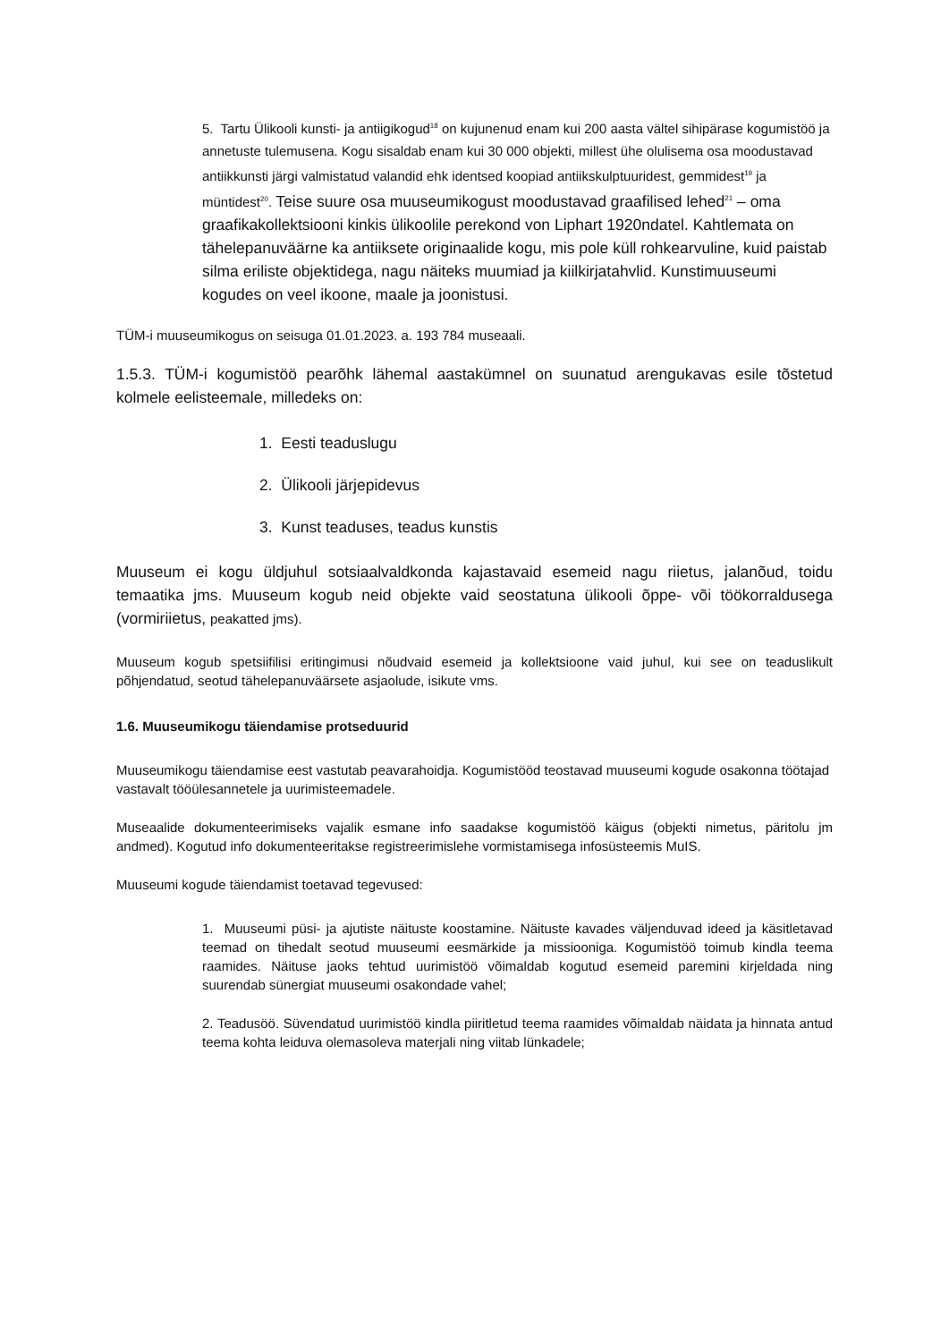5. Tartu Ülikooli kunsti- ja antiigikogud<sup>18</sup> on kujunenud enam kui 200 aasta vältel sihipärase kogumistöö ja annetuste tulemusena. Kogu sisaldab enam kui 30 000 objekti, millest ühe olulisema osa moodustavad antiikkunsti järgi valmistatud valandid ehk identsed koopiad antiikskulptuuridest, gemmidest<sup>19</sup> ja müntidest<sup>20</sup>. Teise suure osa muuseumikogust moodustavad graafilised lehed<sup>21</sup> – oma graafikakollektsiooni kinkis ülikoolile perekond von Liphart 1920ndatel. Kahtlemata on tähelepanuväärne ka antiiksete originaalide kogu, mis pole küll rohkearvuline, kuid paistab silma eriliste objektidega, nagu näiteks muumiad ja kiilkirjatahvlid. Kunstimuuseumi kogudes on veel ikoone, maale ja joonistusi.
TÜM-i muuseumikogus on seisuga 01.01.2023. a. 193 784 museaali.
1.5.3. TÜM-i kogumistöö pearõhk lähemal aastakümnel on suunatud arengukavas esile tõstetud kolmele eelisteemale, milledeks on:
1. Eesti teaduslugu
2. Ülikooli järjepidevus
3. Kunst teaduses, teadus kunstis
Muuseum ei kogu üldjuhul sotsiaalvaldkonda kajastavaid esemeid nagu riietus, jalanõud, toidu temaatika jms. Muuseum kogub neid objekte vaid seostatuna ülikooli õppe- või töökorraldusega (vormiriietus, peakatted jms).
Muuseum kogub spetsiifilisi eritingimusi nõudvaid esemeid ja kollektsioone vaid juhul, kui see on teaduslikult põhjendatud, seotud tähelepanuväärsete asjaolude, isikute vms.
1.6. Muuseumikogu täiendamise protseduurid
Muuseumikogu täiendamise eest vastutab peavarahoidja. Kogumistööd teostavad muuseumi kogude osakonna töötajad vastavalt tööülesannetele ja uurimisteemadele.
Museaalide dokumenteerimiseks vajalik esmane info saadakse kogumistöö käigus (objekti nimetus, päritolu jm andmed). Kogutud info dokumenteeritakse registreerimislehe vormistamisega infosüsteemis MuIS.
Muuseumi kogude täiendamist toetavad tegevused:
1. Muuseumi püsi- ja ajutiste näituste koostamine. Näituste kavades väljenduvad ideed ja käsitletavad teemad on tihedalt seotud muuseumi eesmärkide ja missiooniga. Kogumistöö toimub kindla teema raamides. Näituse jaoks tehtud uurimistöö võimaldab kogutud esemeid paremini kirjeldada ning suurendab sünergiat muuseumi osakondade vahel;
2. Teadusöö. Süvendatud uurimistöö kindla piiritletud teema raamides võimaldab näidata ja hinnata antud teema kohta leiduva olemasoleva materjali ning viitab lünkadele;